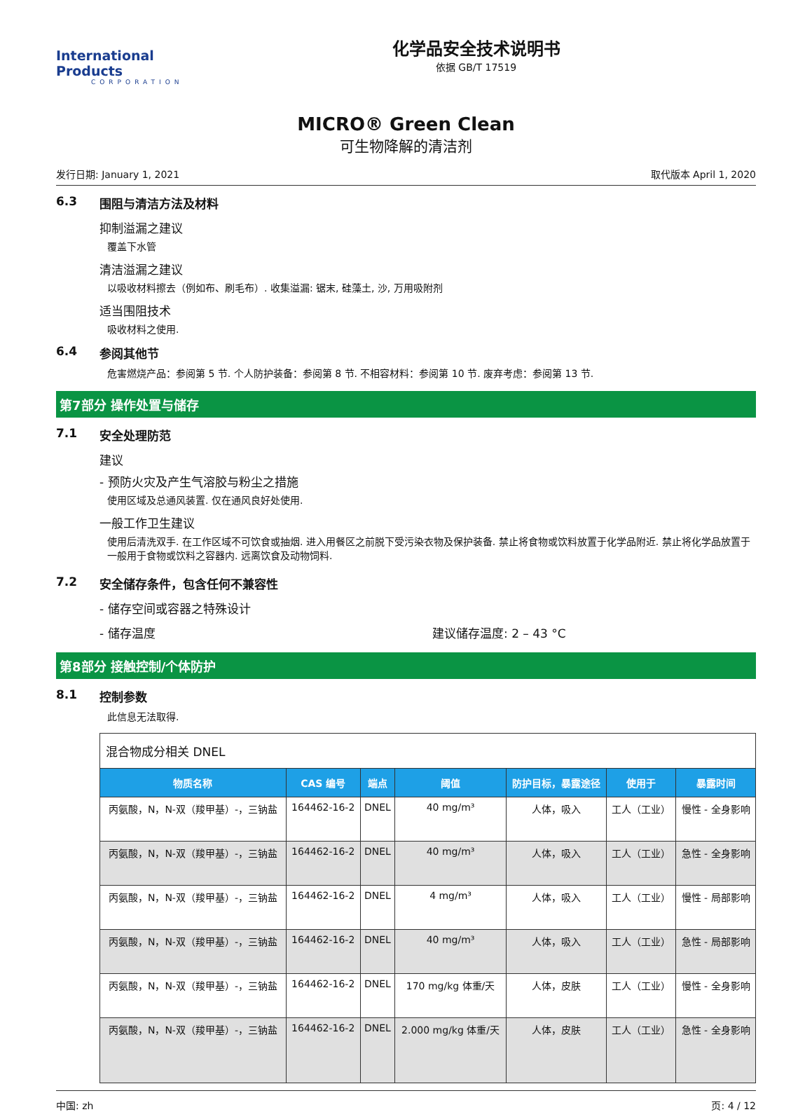International Products
CORPORATION
化学品安全技术说明书
依据 GB/T 17519
MICRO® Green Clean
可生物降解的清洁剂
发行日期: January 1, 2021 取代版本 April 1, 2020
6.3 围阻与清洁方法及材料
抑制溢漏之建议
覆盖下水管
清洁溢漏之建议
以吸收材料擦去（例如布、刷毛布）. 收集溢漏: 锯末, 硅藻土, 沙, 万用吸附剂
适当围阻技术
吸收材料之使用.
6.4 参阅其他节
危害燃烧产品：参阅第 5 节. 个人防护装备：参阅第 8 节. 不相容材料：参阅第 10 节. 废弃考虑：参阅第 13 节.
第7部分 操作处置与储存
7.1 安全处理防范
建议
- 预防火灾及产生气溶胶与粉尘之措施
使用区域及总通风装置. 仅在通风良好处使用.
一般工作卫生建议
使用后清洗双手. 在工作区域不可饮食或抽烟. 进入用餐区之前脱下受污染衣物及保护装备. 禁止将食物或饮料放置于化学品附近. 禁止将化学品放置于一般用于食物或饮料之容器内. 远离饮食及动物饲料.
7.2 安全储存条件，包含任何不兼容性
- 储存空间或容器之特殊设计
- 储存温度 建议储存温度: 2 – 43 °C
第8部分 接触控制/个体防护
8.1 控制参数
此信息无法取得.
| 混合物成分相关 DNEL | | | | | | |
| 物质名称 | CAS 编号 | 端点 | 阈值 | 防护目标，暴露途径 | 使用于 | 暴露时间 |
| 丙氨酸，N，N-双（羧甲基）-，三钠盐 | 164462-16-2 | DNEL | 40 mg/m³ | 人体，吸入 | 工人（工业） | 慢性 - 全身影响 |
| 丙氨酸，N，N-双（羧甲基）-，三钠盐 | 164462-16-2 | DNEL | 40 mg/m³ | 人体，吸入 | 工人（工业） | 急性 - 全身影响 |
| 丙氨酸，N，N-双（羧甲基）-，三钠盐 | 164462-16-2 | DNEL | 4 mg/m³ | 人体，吸入 | 工人（工业） | 慢性 - 局部影响 |
| 丙氨酸，N，N-双（羧甲基）-，三钠盐 | 164462-16-2 | DNEL | 40 mg/m³ | 人体，吸入 | 工人（工业） | 急性 - 局部影响 |
| 丙氨酸，N，N-双（羧甲基）-，三钠盐 | 164462-16-2 | DNEL | 170 mg/kg 体重/天 | 人体，皮肤 | 工人（工业） | 慢性 - 全身影响 |
| 丙氨酸，N，N-双（羧甲基）-，三钠盐 | 164462-16-2 | DNEL | 2.000 mg/kg 体重/天 | 人体，皮肤 | 工人（工业） | 急性 - 全身影响 |
中国: zh 页: 4 / 12